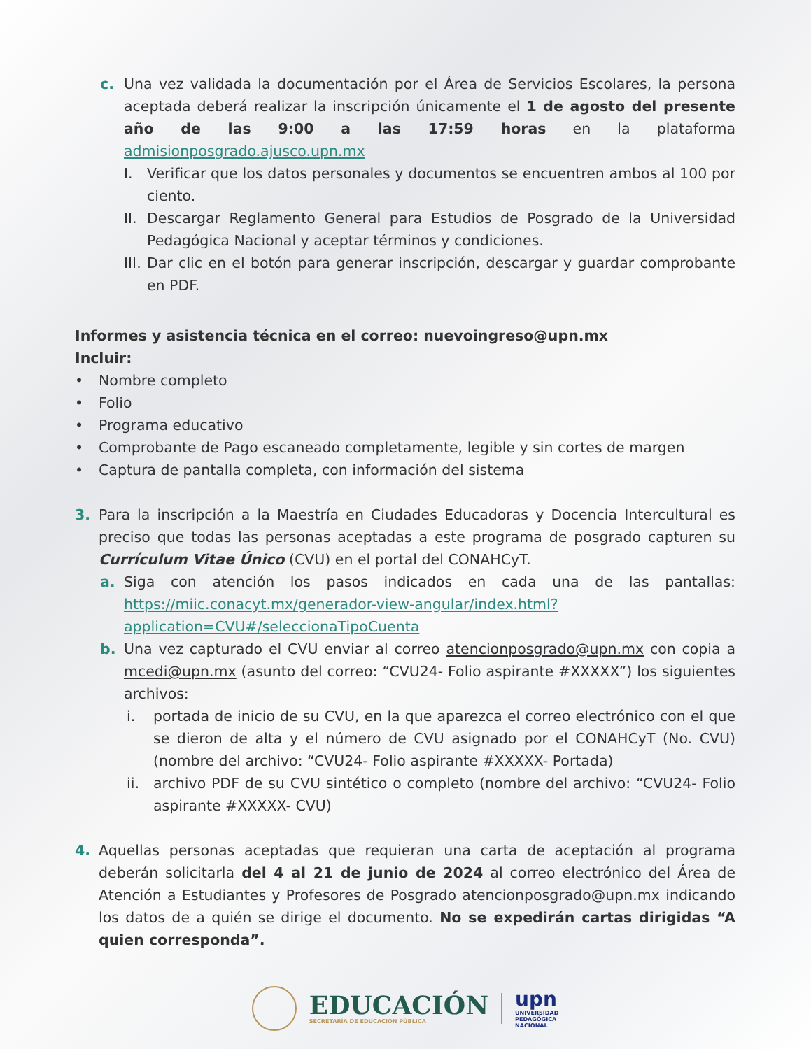c. Una vez validada la documentación por el Área de Servicios Escolares, la persona aceptada deberá realizar la inscripción únicamente el 1 de agosto del presente año de las 9:00 a las 17:59 horas en la plataforma admisionposgrado.ajusco.upn.mx
I. Verificar que los datos personales y documentos se encuentren ambos al 100 por ciento.
II. Descargar Reglamento General para Estudios de Posgrado de la Universidad Pedagógica Nacional y aceptar términos y condiciones.
III. Dar clic en el botón para generar inscripción, descargar y guardar comprobante en PDF.
Informes y asistencia técnica en el correo: nuevoingreso@upn.mx
Incluir:
• Nombre completo
• Folio
• Programa educativo
• Comprobante de Pago escaneado completamente, legible y sin cortes de margen
• Captura de pantalla completa, con información del sistema
3. Para la inscripción a la Maestría en Ciudades Educadoras y Docencia Intercultural es preciso que todas las personas aceptadas a este programa de posgrado capturen su Currículum Vitae Único (CVU) en el portal del CONAHCyT.
a. Siga con atención los pasos indicados en cada una de las pantallas: https://miic.conacyt.mx/generador-view-angular/index.html?application=CVU#/seleccionaTipoCuenta
b. Una vez capturado el CVU enviar al correo atencionposgrado@upn.mx con copia a mcedi@upn.mx (asunto del correo: “CVU24- Folio aspirante #XXXXX”) los siguientes archivos:
i. portada de inicio de su CVU, en la que aparezca el correo electrónico con el que se dieron de alta y el número de CVU asignado por el CONAHCyT (No. CVU) (nombre del archivo: “CVU24- Folio aspirante #XXXXX- Portada)
ii. archivo PDF de su CVU sintético o completo (nombre del archivo: “CVU24- Folio aspirante #XXXXX- CVU)
4. Aquellas personas aceptadas que requieran una carta de aceptación al programa deberán solicitarla del 4 al 21 de junio de 2024 al correo electrónico del Área de Atención a Estudiantes y Profesores de Posgrado atencionposgrado@upn.mx indicando los datos de a quién se dirige el documento. No se expedirán cartas dirigidas “A quien corresponda”.
EDUCACIÓN
SECRETARÍA DE EDUCACIÓN PÚBLICA
upn
UNIVERSIDAD
PEDAGÓGICA
NACIONAL